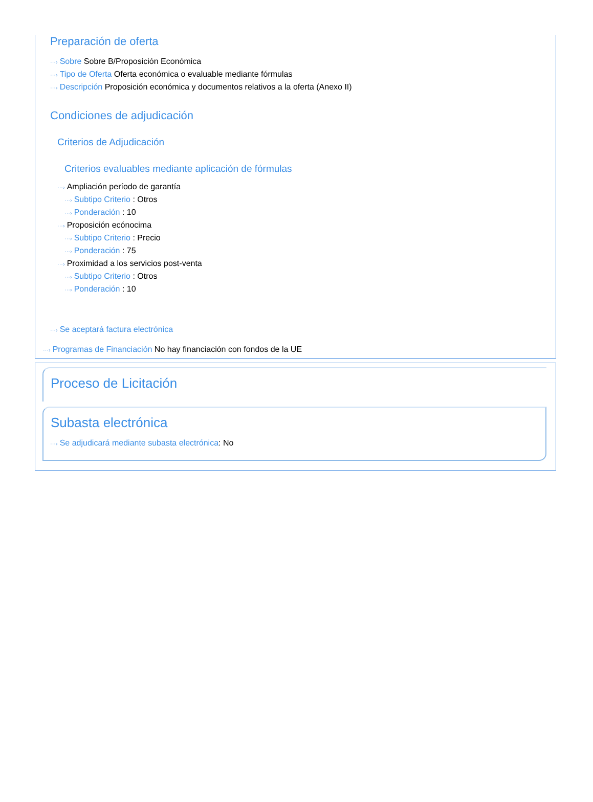Preparación de oferta
···› Sobre Sobre B/Proposición Económica
···› Tipo de Oferta Oferta económica o evaluable mediante fórmulas
···› Descripción Proposición económica y documentos relativos a la oferta (Anexo II)
Condiciones de adjudicación
Criterios de Adjudicación
Criterios evaluables mediante aplicación de fórmulas
···› Ampliación período de garantía
···› Subtipo Criterio : Otros
···› Ponderación : 10
···› Proposición ecónocima
···› Subtipo Criterio : Precio
···› Ponderación : 75
···› Proximidad a los servicios post-venta
···› Subtipo Criterio : Otros
···› Ponderación : 10
···› Se aceptará factura electrónica
···› Programas de Financiación No hay financiación con fondos de la UE
Proceso de Licitación
Subasta electrónica
···› Se adjudicará mediante subasta electrónica: No